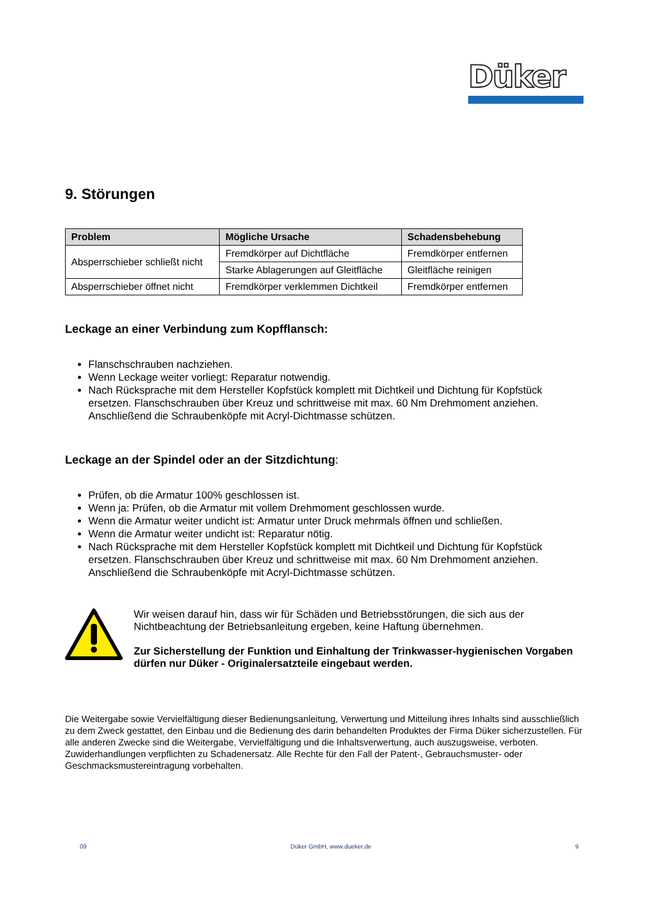Düker
9. Störungen
| Problem | Mögliche Ursache | Schadensbehebung |
| --- | --- | --- |
| Absperrschieber schließt nicht | Fremdkörper auf Dichtfläche | Fremdkörper entfernen |
| | Starke Ablagerungen auf Gleitfläche | Gleitfläche reinigen |
| Absperrschieber öffnet nicht | Fremdkörper verklemmen Dichtkeil | Fremdkörper entfernen |
Leckage an einer Verbindung zum Kopfflansch:
Flanschschrauben nachziehen.
Wenn Leckage weiter vorliegt: Reparatur notwendig.
Nach Rücksprache mit dem Hersteller Kopfstück komplett mit Dichtkeil und Dichtung für Kopfstück ersetzen. Flanschschrauben über Kreuz und schrittweise mit max. 60 Nm Drehmoment anziehen. Anschließend die Schraubenköpfe mit Acryl-Dichtmasse schützen.
Leckage an der Spindel oder an der Sitzdichtung:
Prüfen, ob die Armatur 100% geschlossen ist.
Wenn ja: Prüfen, ob die Armatur mit vollem Drehmoment geschlossen wurde.
Wenn die Armatur weiter undicht ist: Armatur unter Druck mehrmals öffnen und schließen.
Wenn die Armatur weiter undicht ist: Reparatur nötig.
Nach Rücksprache mit dem Hersteller Kopfstück komplett mit Dichtkeil und Dichtung für Kopfstück ersetzen. Flanschschrauben über Kreuz und schrittweise mit max. 60 Nm Drehmoment anziehen. Anschließend die Schraubenköpfe mit Acryl-Dichtmasse schützen.
Wir weisen darauf hin, dass wir für Schäden und Betriebsstörungen, die sich aus der Nichtbeachtung der Betriebsanleitung ergeben, keine Haftung übernehmen.
Zur Sicherstellung der Funktion und Einhaltung der Trinkwasser-hygienischen Vorgaben dürfen nur Düker - Originalersatzteile eingebaut werden.
Die Weitergabe sowie Vervielfältigung dieser Bedienungsanleitung, Verwertung und Mitteilung ihres Inhalts sind ausschließlich zu dem Zweck gestattet, den Einbau und die Bedienung des darin behandelten Produktes der Firma Düker sicherzustellen. Für alle anderen Zwecke sind die Weitergabe, Vervielfältigung und die Inhaltsverwertung, auch auszugsweise, verboten. Zuwiderhandlungen verpflichten zu Schadenersatz. Alle Rechte für den Fall der Patent-, Gebrauchsmuster- oder Geschmacksmustereintragung vorbehalten.
09 Düker GmbH, www.dueker.de 9